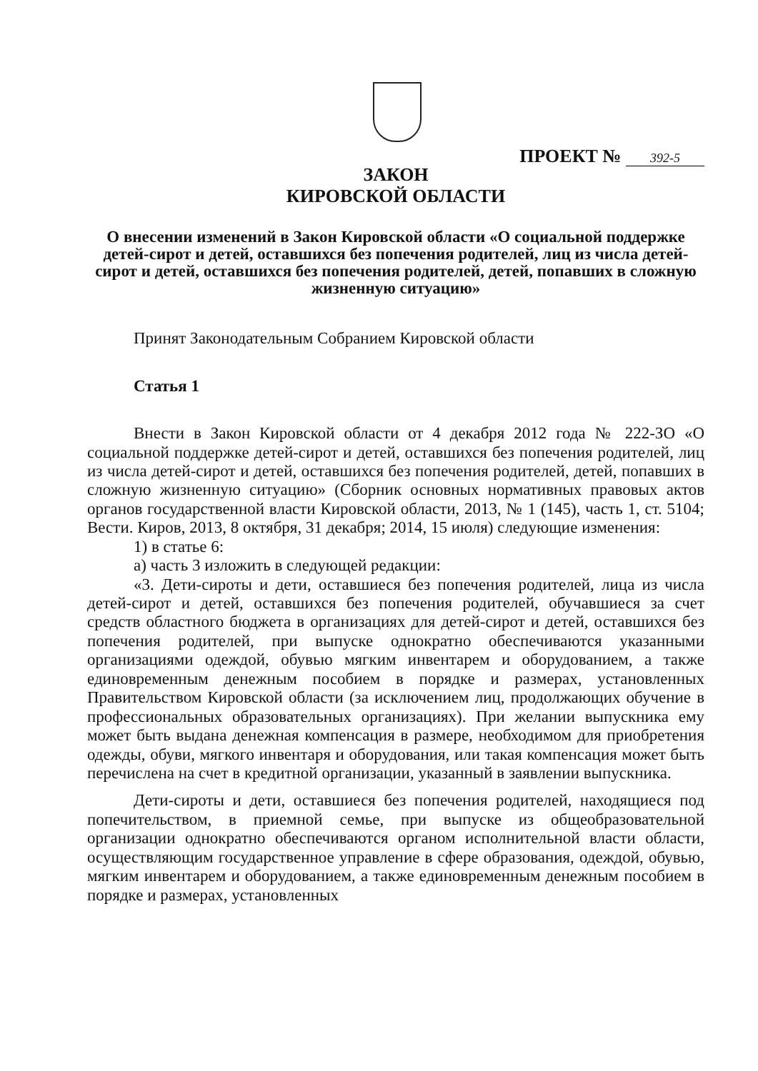ПРОЕКТ № 392-5
ЗАКОН
КИРОВСКОЙ ОБЛАСТИ
О внесении изменений в Закон Кировской области «О социальной поддержке детей-сирот и детей, оставшихся без попечения родителей, лиц из числа детей-сирот и детей, оставшихся без попечения родителей, детей, попавших в сложную жизненную ситуацию»
Принят Законодательным Собранием Кировской области
Статья 1
Внести в Закон Кировской области от 4 декабря 2012 года № 222-ЗО «О социальной поддержке детей-сирот и детей, оставшихся без попечения родителей, лиц из числа детей-сирот и детей, оставшихся без попечения родителей, детей, попавших в сложную жизненную ситуацию» (Сборник основных нормативных правовых актов органов государственной власти Кировской области, 2013, № 1 (145), часть 1, ст. 5104; Вести. Киров, 2013, 8 октября, 31 декабря; 2014, 15 июля) следующие изменения:
1) в статье 6:
а) часть 3 изложить в следующей редакции:
«3. Дети-сироты и дети, оставшиеся без попечения родителей, лица из числа детей-сирот и детей, оставшихся без попечения родителей, обучавшиеся за счет средств областного бюджета в организациях для детей-сирот и детей, оставшихся без попечения родителей, при выпуске однократно обеспечиваются указанными организациями одеждой, обувью мягким инвентарем и оборудованием, а также единовременным денежным пособием в порядке и размерах, установленных Правительством Кировской области (за исключением лиц, продолжающих обучение в профессиональных образовательных организациях). При желании выпускника ему может быть выдана денежная компенсация в размере, необходимом для приобретения одежды, обуви, мягкого инвентаря и оборудования, или такая компенсация может быть перечислена на счет в кредитной организации, указанный в заявлении выпускника.
Дети-сироты и дети, оставшиеся без попечения родителей, находящиеся под попечительством, в приемной семье, при выпуске из общеобразовательной организации однократно обеспечиваются органом исполнительной власти области, осуществляющим государственное управление в сфере образования, одеждой, обувью, мягким инвентарем и оборудованием, а также единовременным денежным пособием в порядке и размерах, установленных